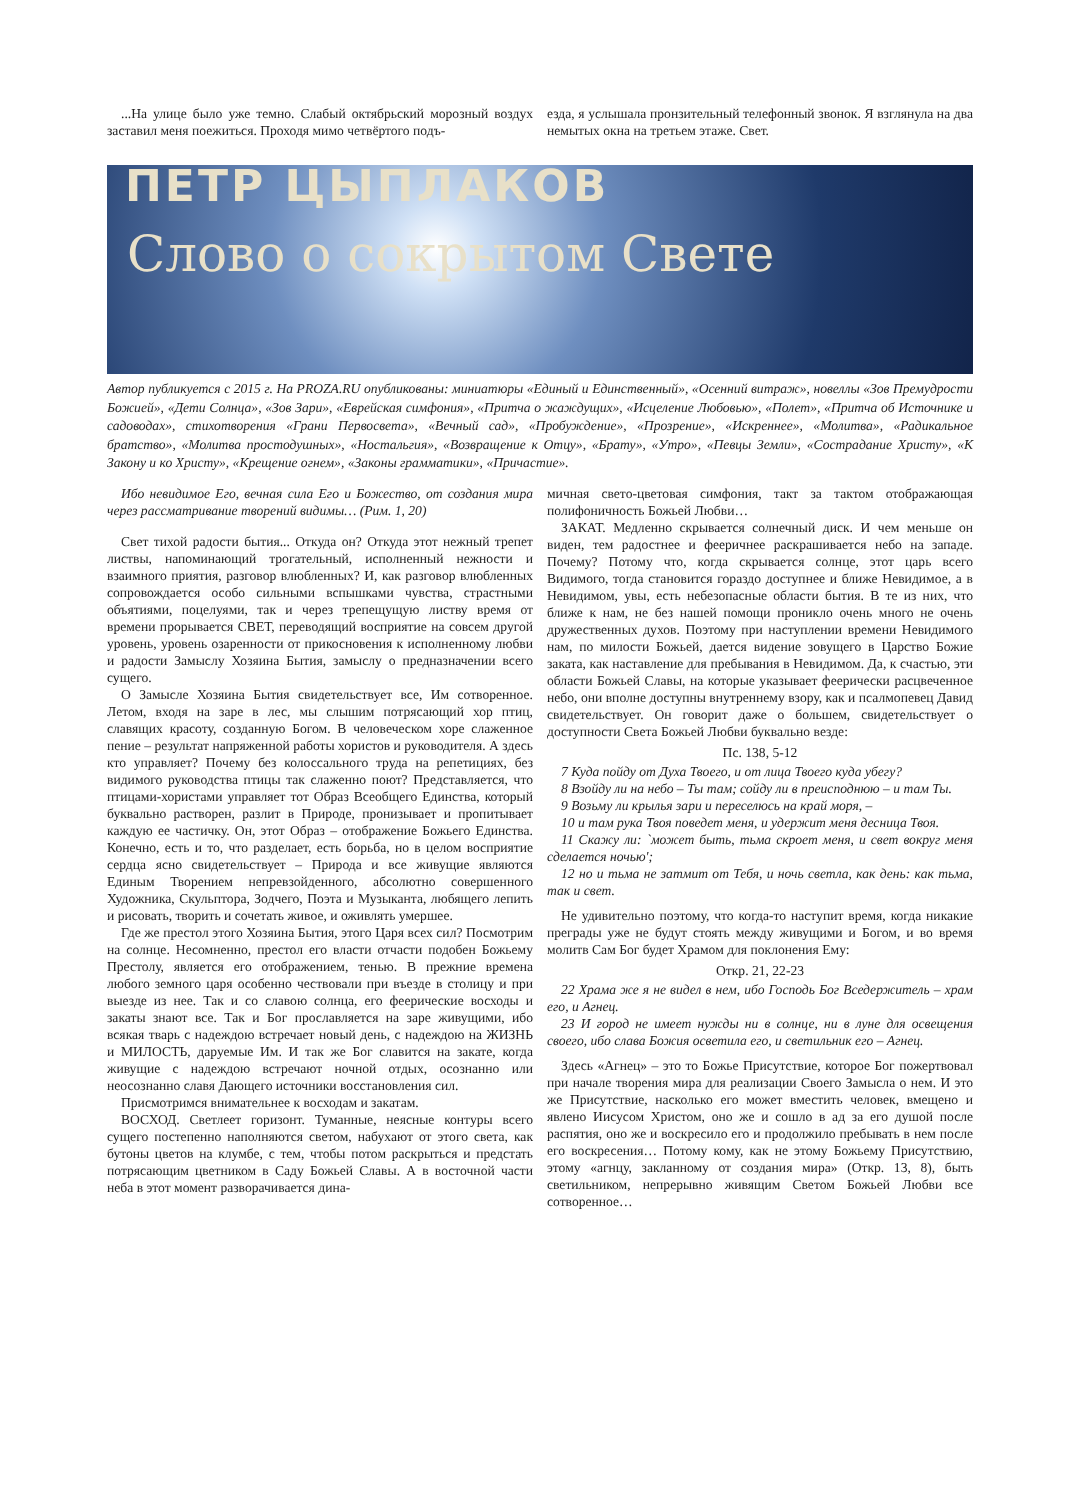...На улице было уже темно. Слабый октябрьский морозный воздух заставил меня поежиться. Проходя мимо четвёртого подъ-
езда, я услышала пронзительный телефонный звонок. Я взглянула на два немытых окна на третьем этаже. Свет.
ПЕТР ЦЫПЛАКОВ
Слово о сокрытом Свете
Автор публикуется с 2015 г. На PROZA.RU опубликованы: миниатюры «Единый и Единственный», «Осенний витраж», новеллы «Зов Премудрости Божией», «Дети Солнца», «Зов Зари», «Еврейская симфония», «Притча о жаждущих», «Исцеление Любовью», «Полет», «Притча об Источнике и садоводах», стихотворения «Грани Первосвета», «Вечный сад», «Пробуждение», «Прозрение», «Искреннее», «Молитва», «Радикальное братство», «Молитва простодушных», «Ностальгия», «Возвращение к Отцу», «Брату», «Утро», «Певцы Земли», «Сострадание Христу», «К Закону и ко Христу», «Крещение огнем», «Законы грамматики», «Причастие».
Ибо невидимое Его, вечная сила Его и Божество, от создания мира через рассматривание творений видимы… (Рим. 1, 20)
Свет тихой радости бытия... Откуда он? Откуда этот нежный трепет листвы, напоминающий трогательный, исполненный нежности и взаимного приятия, разговор влюбленных? И, как разговор влюбленных сопровождается особо сильными вспышками чувства, страстными объятиями, поцелуями, так и через трепещущую листву время от времени прорывается СВЕТ, переводящий восприятие на совсем другой уровень, уровень озаренности от прикосновения к исполненному любви и радости Замыслу Хозяина Бытия, замыслу о предназначении всего сущего.
О Замысле Хозяина Бытия свидетельствует все, Им сотворенное. Летом, входя на заре в лес, мы слышим потрясающий хор птиц, славящих красоту, созданную Богом. В человеческом хоре слаженное пение – результат напряженной работы хористов и руководителя. А здесь кто управляет? Почему без колоссального труда на репетициях, без видимого руководства птицы так слаженно поют? Представляется, что птицами-хористами управляет тот Образ Всеобщего Единства, который буквально растворен, разлит в Природе, пронизывает и пропитывает каждую ее частичку. Он, этот Образ – отображение Божьего Единства. Конечно, есть и то, что разделает, есть борьба, но в целом восприятие сердца ясно свидетельствует – Природа и все живущие являются Единым Творением непревзойденного, абсолютно совершенного Художника, Скульптора, Зодчего, Поэта и Музыканта, любящего лепить и рисовать, творить и сочетать живое, и оживлять умершее.
Где же престол этого Хозяина Бытия, этого Царя всех сил? Посмотрим на солнце. Несомненно, престол его власти отчасти подобен Божьему Престолу, является его отображением, тенью. В прежние времена любого земного царя особенно чествовали при въезде в столицу и при выезде из нее. Так и со славою солнца, его феерические восходы и закаты знают все. Так и Бог прославляется на заре живущими, ибо всякая тварь с надеждою встречает новый день, с надеждою на ЖИЗНЬ и МИЛОСТЬ, даруемые Им. И так же Бог славится на закате, когда живущие с надеждою встречают ночной отдых, осознанно или неосознанно славя Дающего источники восстановления сил.
Присмотримся внимательнее к восходам и закатам.
ВОСХОД. Светлеет горизонт. Туманные, неясные контуры всего сущего постепенно наполняются светом, набухают от этого света, как бутоны цветов на клумбе, с тем, чтобы потом раскрыться и предстать потрясающим цветником в Саду Божьей Славы. А в восточной части неба в этот момент разворачивается дина-
мичная свето-цветовая симфония, такт за тактом отображающая полифоничность Божьей Любви…
ЗАКАТ. Медленно скрывается солнечный диск. И чем меньше он виден, тем радостнее и фееричнее раскрашивается небо на западе. Почему? Потому что, когда скрывается солнце, этот царь всего Видимого, тогда становится гораздо доступнее и ближе Невидимое, а в Невидимом, увы, есть небезопасные области бытия. В те из них, что ближе к нам, не без нашей помощи проникло очень много не очень дружественных духов. Поэтому при наступлении времени Невидимого нам, по милости Божьей, дается видение зовущего в Царство Божие заката, как наставление для пребывания в Невидимом. Да, к счастью, эти области Божьей Славы, на которые указывает феерически расцвеченное небо, они вполне доступны внутреннему взору, как и псалмопевец Давид свидетельствует. Он говорит даже о большем, свидетельствует о доступности Света Божьей Любви буквально везде:
Пс. 138, 5-12
7 Куда пойду от Духа Твоего, и от лица Твоего куда убегу?
8 Взойду ли на небо – Ты там; сойду ли в преисподнюю – и там Ты.
9 Возьму ли крылья зари и переселюсь на край моря, –
10 и там рука Твоя поведет меня, и удержит меня десница Твоя.
11 Скажу ли: `может быть, тьма скроет меня, и свет вокруг меня сделается ночью';
12 но и тьма не затмит от Тебя, и ночь светла, как день: как тьма, так и свет.
Не удивительно поэтому, что когда-то наступит время, когда никакие преграды уже не будут стоять между живущими и Богом, и во время молитв Сам Бог будет Храмом для поклонения Ему:
Откр. 21, 22-23
22 Храма же я не видел в нем, ибо Господь Бог Вседержитель – храм его, и Агнец.
23 И город не имеет нужды ни в солнце, ни в луне для освещения своего, ибо слава Божия осветила его, и светильник его – Агнец.
Здесь «Агнец» – это то Божье Присутствие, которое Бог пожертвовал при начале творения мира для реализации Своего Замысла о нем. И это же Присутствие, насколько его может вместить человек, вмещено и явлено Иисусом Христом, оно же и сошло в ад за его душой после распятия, оно же и воскресило его и продолжило пребывать в нем после его воскресения… Потому кому, как не этому Божьему Присутствию, этому «агнцу, закланному от создания мира» (Откр. 13, 8), быть светильником, непрерывно живящим Светом Божьей Любви все сотворенное…